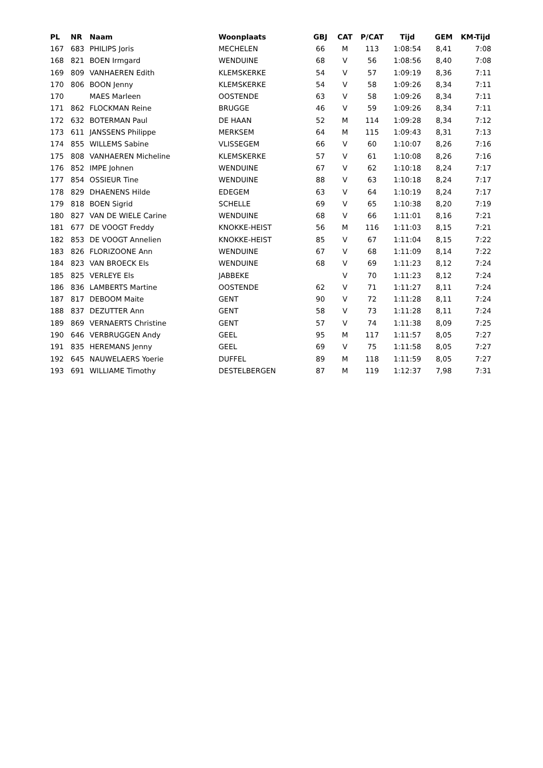| PL | NR | Naam | Woonplaats | GBJ | CAT | P/CAT | Tijd | GEM | KM-Tijd |
| --- | --- | --- | --- | --- | --- | --- | --- | --- | --- |
| 167 | 683 | PHILIPS Joris | MECHELEN | 66 | M | 113 | 1:08:54 | 8,41 | 7:08 |
| 168 | 821 | BOEN Irmgard | WENDUINE | 68 | V | 56 | 1:08:56 | 8,40 | 7:08 |
| 169 | 809 | VANHAEREN Edith | KLEMSKERKE | 54 | V | 57 | 1:09:19 | 8,36 | 7:11 |
| 170 | 806 | BOON Jenny | KLEMSKERKE | 54 | V | 58 | 1:09:26 | 8,34 | 7:11 |
| 170 | | MAES Marleen | OOSTENDE | 63 | V | 58 | 1:09:26 | 8,34 | 7:11 |
| 171 | 862 | FLOCKMAN Reine | BRUGGE | 46 | V | 59 | 1:09:26 | 8,34 | 7:11 |
| 172 | 632 | BOTERMAN Paul | DE HAAN | 52 | M | 114 | 1:09:28 | 8,34 | 7:12 |
| 173 | 611 | JANSSENS Philippe | MERKSEM | 64 | M | 115 | 1:09:43 | 8,31 | 7:13 |
| 174 | 855 | WILLEMS Sabine | VLISSEGEM | 66 | V | 60 | 1:10:07 | 8,26 | 7:16 |
| 175 | 808 | VANHAEREN Micheline | KLEMSKERKE | 57 | V | 61 | 1:10:08 | 8,26 | 7:16 |
| 176 | 852 | IMPE Johnen | WENDUINE | 67 | V | 62 | 1:10:18 | 8,24 | 7:17 |
| 177 | 854 | OSSIEUR Tine | WENDUINE | 88 | V | 63 | 1:10:18 | 8,24 | 7:17 |
| 178 | 829 | DHAENENS Hilde | EDEGEM | 63 | V | 64 | 1:10:19 | 8,24 | 7:17 |
| 179 | 818 | BOEN Sigrid | SCHELLE | 69 | V | 65 | 1:10:38 | 8,20 | 7:19 |
| 180 | 827 | VAN DE WIELE Carine | WENDUINE | 68 | V | 66 | 1:11:01 | 8,16 | 7:21 |
| 181 | 677 | DE VOOGT Freddy | KNOKKE-HEIST | 56 | M | 116 | 1:11:03 | 8,15 | 7:21 |
| 182 | 853 | DE VOOGT Annelien | KNOKKE-HEIST | 85 | V | 67 | 1:11:04 | 8,15 | 7:22 |
| 183 | 826 | FLORIZOONE Ann | WENDUINE | 67 | V | 68 | 1:11:09 | 8,14 | 7:22 |
| 184 | 823 | VAN BROECK Els | WENDUINE | 68 | V | 69 | 1:11:23 | 8,12 | 7:24 |
| 185 | 825 | VERLEYE Els | JABBEKE | | V | 70 | 1:11:23 | 8,12 | 7:24 |
| 186 | 836 | LAMBERTS Martine | OOSTENDE | 62 | V | 71 | 1:11:27 | 8,11 | 7:24 |
| 187 | 817 | DEBOOM Maite | GENT | 90 | V | 72 | 1:11:28 | 8,11 | 7:24 |
| 188 | 837 | DEZUTTER Ann | GENT | 58 | V | 73 | 1:11:28 | 8,11 | 7:24 |
| 189 | 869 | VERNAERTS Christine | GENT | 57 | V | 74 | 1:11:38 | 8,09 | 7:25 |
| 190 | 646 | VERBRUGGEN Andy | GEEL | 95 | M | 117 | 1:11:57 | 8,05 | 7:27 |
| 191 | 835 | HEREMANS Jenny | GEEL | 69 | V | 75 | 1:11:58 | 8,05 | 7:27 |
| 192 | 645 | NAUWELAERS Yoerie | DUFFEL | 89 | M | 118 | 1:11:59 | 8,05 | 7:27 |
| 193 | 691 | WILLIAME Timothy | DESTELBERGEN | 87 | M | 119 | 1:12:37 | 7,98 | 7:31 |